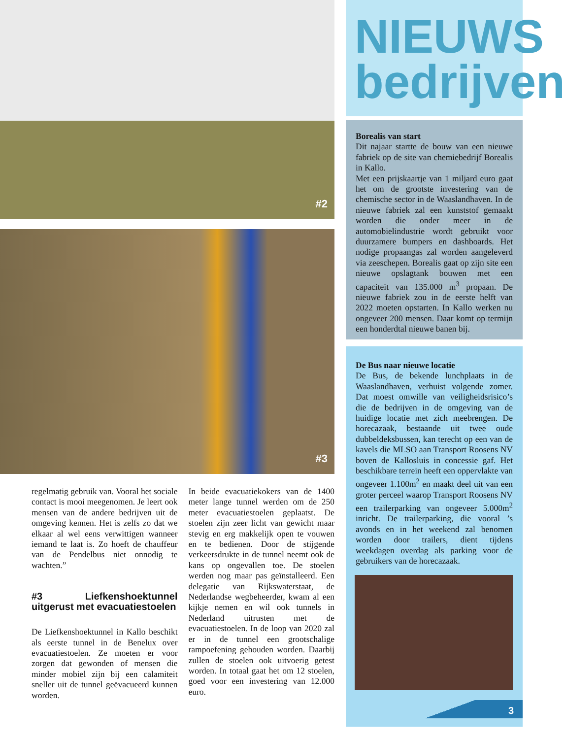#2
#3
regelmatig gebruik van. Vooral het sociale contact is mooi meegenomen. Je leert ook mensen van de andere bedrijven uit de omgeving kennen. Het is zelfs zo dat we elkaar al wel eens verwittigen wanneer iemand te laat is. Zo hoeft de chauffeur van de Pendelbus niet onnodig te wachten.”
#3 Liefkenshoektunnel uitgerust met evacuatiestoelen
De Liefkenshoektunnel in Kallo beschikt als eerste tunnel in de Benelux over evacuatiestoelen. Ze moeten er voor zorgen dat gewonden of mensen die minder mobiel zijn bij een calamiteit sneller uit de tunnel geëvacueerd kunnen worden.
In beide evacuatiekokers van de 1400 meter lange tunnel werden om de 250 meter evacuatiestoelen geplaatst. De stoelen zijn zeer licht van gewicht maar stevig en erg makkelijk open te vouwen en te bedienen. Door de stijgende verkeersdrukte in de tunnel neemt ook de kans op ongevallen toe. De stoelen werden nog maar pas geïnstalleerd. Een delegatie van Rijkswaterstaat, de Nederlandse wegbeheerder, kwam al een kijkje nemen en wil ook tunnels in Nederland uitrusten met de evacuatiestoelen. In de loop van 2020 zal er in de tunnel een grootschalige rampoefening gehouden worden. Daarbij zullen de stoelen ook uitvoerig getest worden. In totaal gaat het om 12 stoelen, goed voor een investering van 12.000 euro.
NIEUWS
bedrijven
Borealis van start
Dit najaar startte de bouw van een nieuwe fabriek op de site van chemiebedrijf Borealis in Kallo.
Met een prijskaartje van 1 miljard euro gaat het om de grootste investering van de chemische sector in de Waaslandhaven. In de nieuwe fabriek zal een kunststof gemaakt worden die onder meer in de automobielindustrie wordt gebruikt voor duurzamere bumpers en dashboards. Het nodige propaangas zal worden aangeleverd via zeeschepen. Borealis gaat op zijn site een nieuwe opslagtank bouwen met een capaciteit van 135.000 m<sup>3</sup> propaan. De nieuwe fabriek zou in de eerste helft van 2022 moeten opstarten. In Kallo werken nu ongeveer 200 mensen. Daar komt op termijn een honderdtal nieuwe banen bij.
De Bus naar nieuwe locatie
De Bus, de bekende lunchplaats in de Waaslandhaven, verhuist volgende zomer. Dat moest omwille van veiligheidsrisico’s die de bedrijven in de omgeving van de huidige locatie met zich meebrengen. De horecazaak, bestaande uit twee oude dubbeldeksbussen, kan terecht op een van de kavels die MLSO aan Transport Roosens NV boven de Kallosluis in concessie gaf. Het beschikbare terrein heeft een oppervlakte van ongeveer 1.100m<sup>2</sup> en maakt deel uit van een groter perceel waarop Transport Roosens NV een trailerparking van ongeveer 5.000m<sup>2</sup> inricht. De trailerparking, die vooral ’s avonds en in het weekend zal benomen worden door trailers, dient tijdens weekdagen overdag als parking voor de gebruikers van de horecazaak.
3